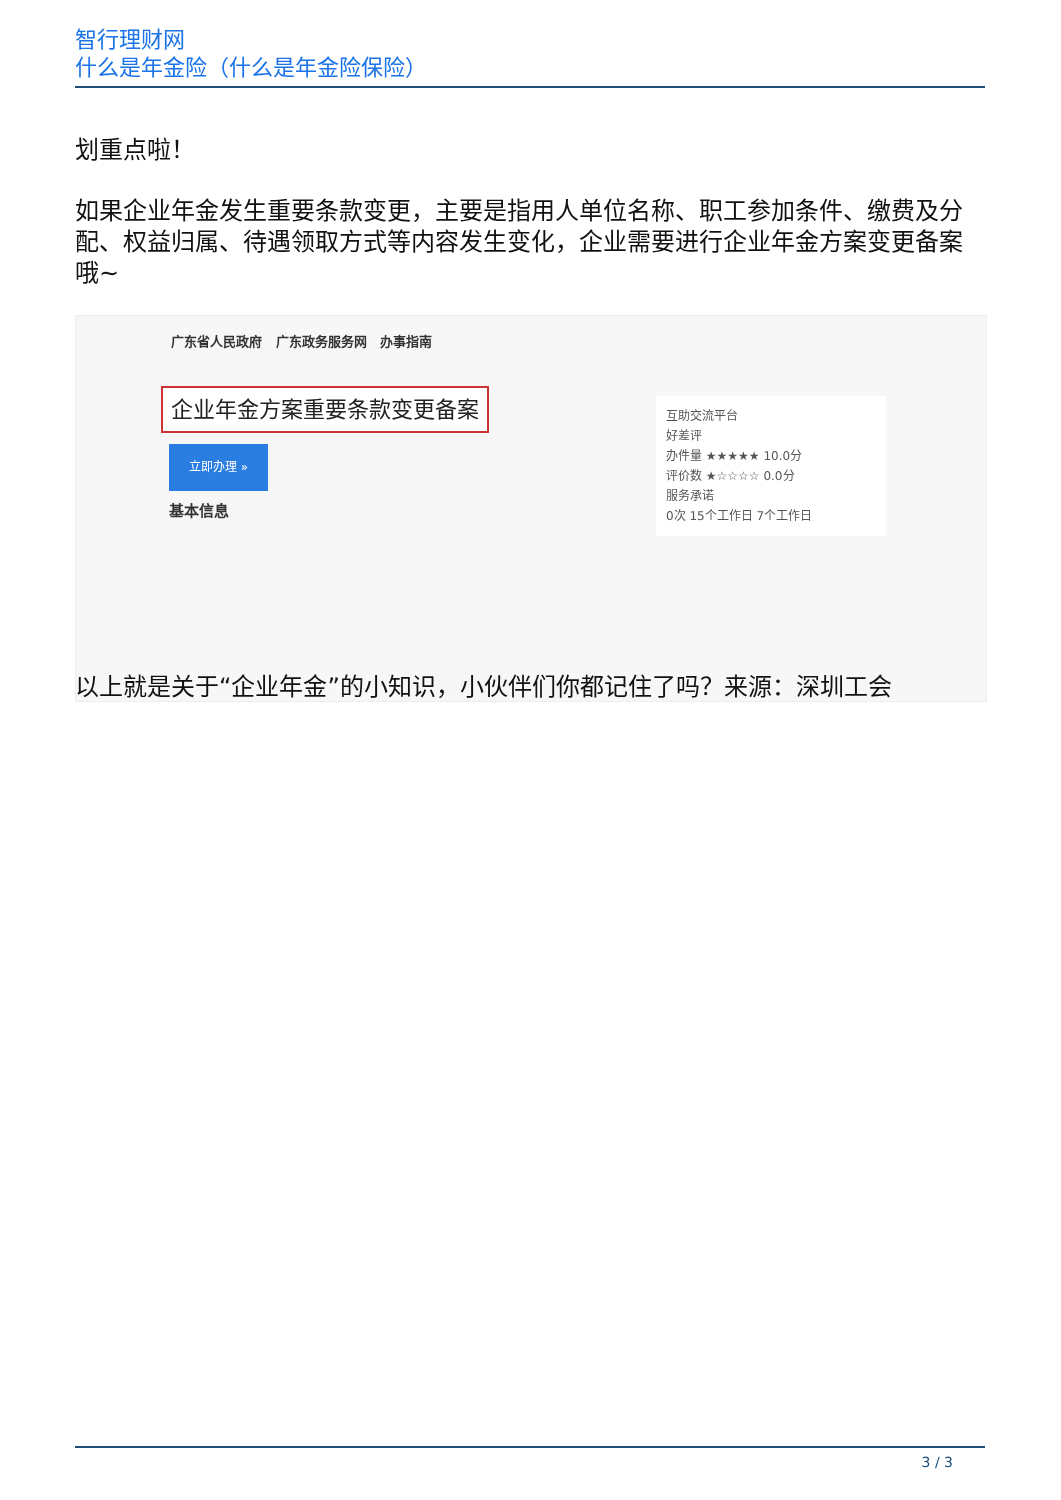智行理财网
什么是年金险（什么是年金险保险）
划重点啦！
如果企业年金发生重要条款变更，主要是指用人单位名称、职工参加条件、缴费及分配、权益归属、待遇领取方式等内容发生变化，企业需要进行企业年金方案变更备案哦~
广东省人民政府 广东政务服务网 办事指南
企业年金方案重要条款变更备案
立即办理 »
基本信息
互助交流平台
好差评
办件量 ★★★★★ 10.0分
评价数 ★☆☆☆☆ 0.0分
服务承诺
0次 15个工作日 7个工作日
以上就是关于“企业年金”的小知识，小伙伴们你都记住了吗？来源：深圳工会
3 / 3